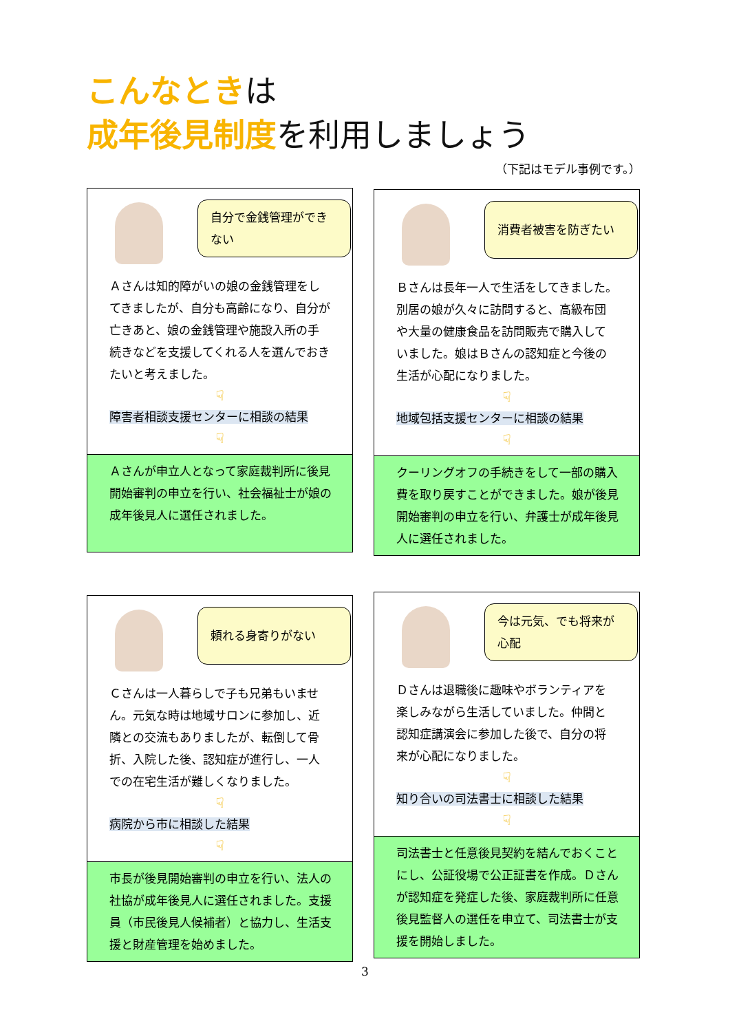こんなときは
成年後見制度を利用しましょう
（下記はモデル事例です。）
自分で金銭管理ができない
Ａさんは知的障がいの娘の金銭管理をしてきましたが、自分も高齢になり、自分が亡きあと、娘の金銭管理や施設入所の手続きなどを支援してくれる人を選んでおきたいと考えました。
☟
障害者相談支援センターに相談の結果
☟
Ａさんが申立人となって家庭裁判所に後見開始審判の申立を行い、社会福祉士が娘の成年後見人に選任されました。
消費者被害を防ぎたい
Ｂさんは長年一人で生活をしてきました。別居の娘が久々に訪問すると、高級布団や大量の健康食品を訪問販売で購入していました。娘はＢさんの認知症と今後の生活が心配になりました。
☟
地域包括支援センターに相談の結果
☟
クーリングオフの手続きをして一部の購入費を取り戻すことができました。娘が後見開始審判の申立を行い、弁護士が成年後見人に選任されました。
頼れる身寄りがない
Ｃさんは一人暮らしで子も兄弟もいません。元気な時は地域サロンに参加し、近隣との交流もありましたが、転倒して骨折、入院した後、認知症が進行し、一人での在宅生活が難しくなりました。
☟
病院から市に相談した結果
☟
市長が後見開始審判の申立を行い、法人の社協が成年後見人に選任されました。支援員（市民後見人候補者）と協力し、生活支援と財産管理を始めました。
今は元気、でも将来が心配
Ｄさんは退職後に趣味やボランティアを楽しみながら生活していました。仲間と認知症講演会に参加した後で、自分の将来が心配になりました。
☟
知り合いの司法書士に相談した結果
☟
司法書士と任意後見契約を結んでおくことにし、公証役場で公正証書を作成。Ｄさんが認知症を発症した後、家庭裁判所に任意後見監督人の選任を申立て、司法書士が支援を開始しました。
3